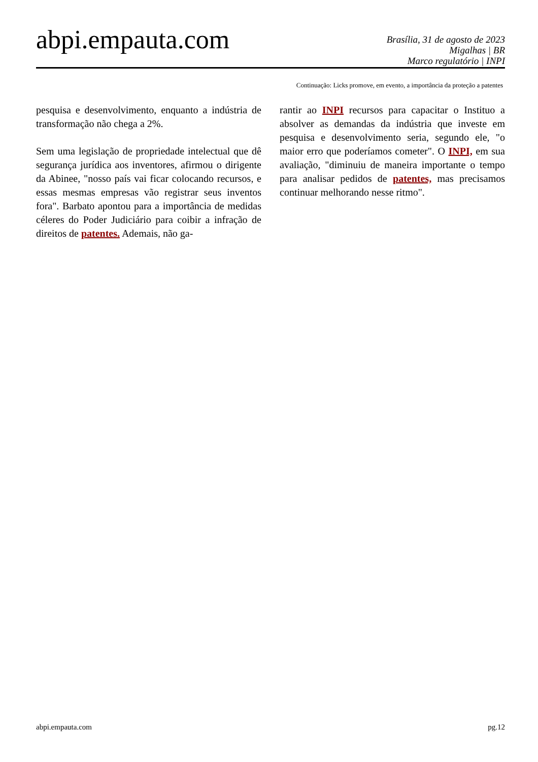abpi.empauta.com
Brasília, 31 de agosto de 2023
Migalhas | BR
Marco regulatório | INPI
Continuação: Licks promove, em evento, a importância da proteção a patentes
pesquisa e desenvolvimento, enquanto a indústria de transformação não chega a 2%.
Sem uma legislação de propriedade intelectual que dê segurança jurídica aos inventores, afirmou o dirigente da Abinee, "nosso país vai ficar colocando recursos, e essas mesmas empresas vão registrar seus inventos fora". Barbato apontou para a importância de medidas céleres do Poder Judiciário para coibir a infração de direitos de patentes. Ademais, não ga-
rantir ao INPI recursos para capacitar o Instituo a absolver as demandas da indústria que investe em pesquisa e desenvolvimento seria, segundo ele, "o maior erro que poderíamos cometer". O INPI, em sua avaliação, "diminuiu de maneira importante o tempo para analisar pedidos de patentes, mas precisamos continuar melhorando nesse ritmo".
abpi.empauta.com pg.12